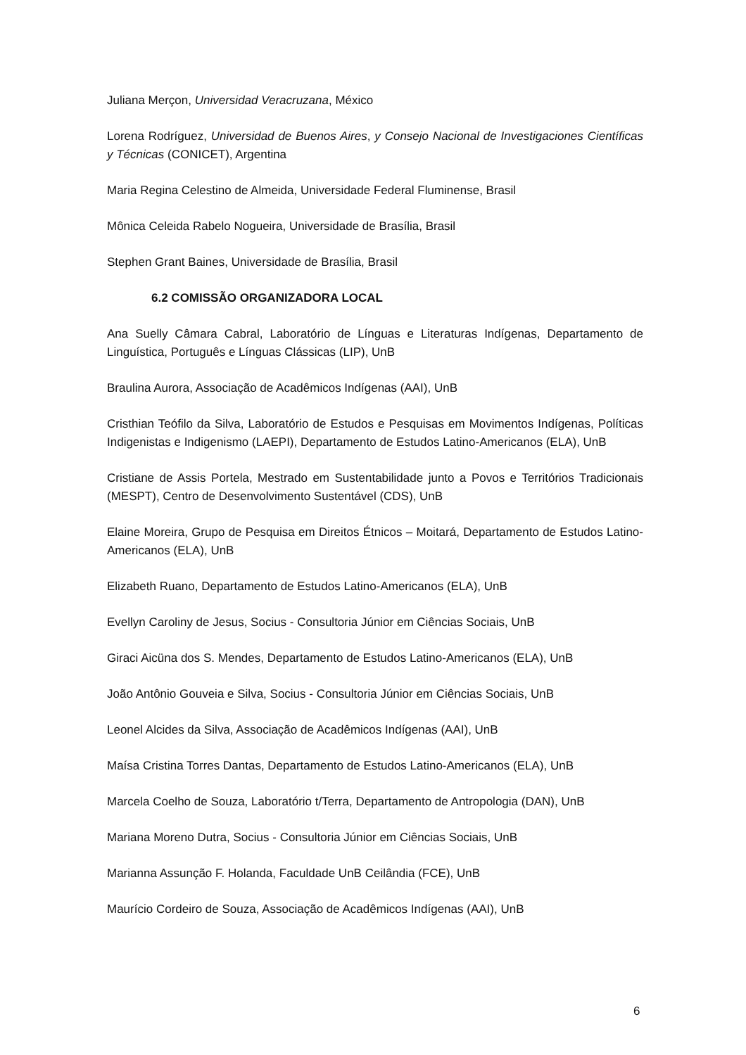Juliana Merçon, Universidad Veracruzana, México
Lorena Rodríguez, Universidad de Buenos Aires, y Consejo Nacional de Investigaciones Científicas y Técnicas (CONICET), Argentina
Maria Regina Celestino de Almeida, Universidade Federal Fluminense, Brasil
Mônica Celeida Rabelo Nogueira, Universidade de Brasília, Brasil
Stephen Grant Baines, Universidade de Brasília, Brasil
6.2 COMISSÃO ORGANIZADORA LOCAL
Ana Suelly Câmara Cabral, Laboratório de Línguas e Literaturas Indígenas, Departamento de Linguística, Português e Línguas Clássicas (LIP), UnB
Braulina Aurora, Associação de Acadêmicos Indígenas (AAI), UnB
Cristhian Teófilo da Silva, Laboratório de Estudos e Pesquisas em Movimentos Indígenas, Políticas Indigenistas e Indigenismo (LAEPI), Departamento de Estudos Latino-Americanos (ELA), UnB
Cristiane de Assis Portela, Mestrado em Sustentabilidade junto a Povos e Territórios Tradicionais (MESPT), Centro de Desenvolvimento Sustentável (CDS), UnB
Elaine Moreira, Grupo de Pesquisa em Direitos Étnicos – Moitará, Departamento de Estudos Latino-Americanos (ELA), UnB
Elizabeth Ruano, Departamento de Estudos Latino-Americanos (ELA), UnB
Evellyn Caroliny de Jesus, Socius - Consultoria Júnior em Ciências Sociais, UnB
Giraci Aicüna dos S. Mendes, Departamento de Estudos Latino-Americanos (ELA), UnB
João Antônio Gouveia e Silva, Socius - Consultoria Júnior em Ciências Sociais, UnB
Leonel Alcides da Silva, Associação de Acadêmicos Indígenas (AAI), UnB
Maísa Cristina Torres Dantas, Departamento de Estudos Latino-Americanos (ELA), UnB
Marcela Coelho de Souza, Laboratório t/Terra, Departamento de Antropologia (DAN), UnB
Mariana Moreno Dutra, Socius - Consultoria Júnior em Ciências Sociais, UnB
Marianna Assunção F. Holanda, Faculdade UnB Ceilândia (FCE), UnB
Maurício Cordeiro de Souza, Associação de Acadêmicos Indígenas (AAI), UnB
6